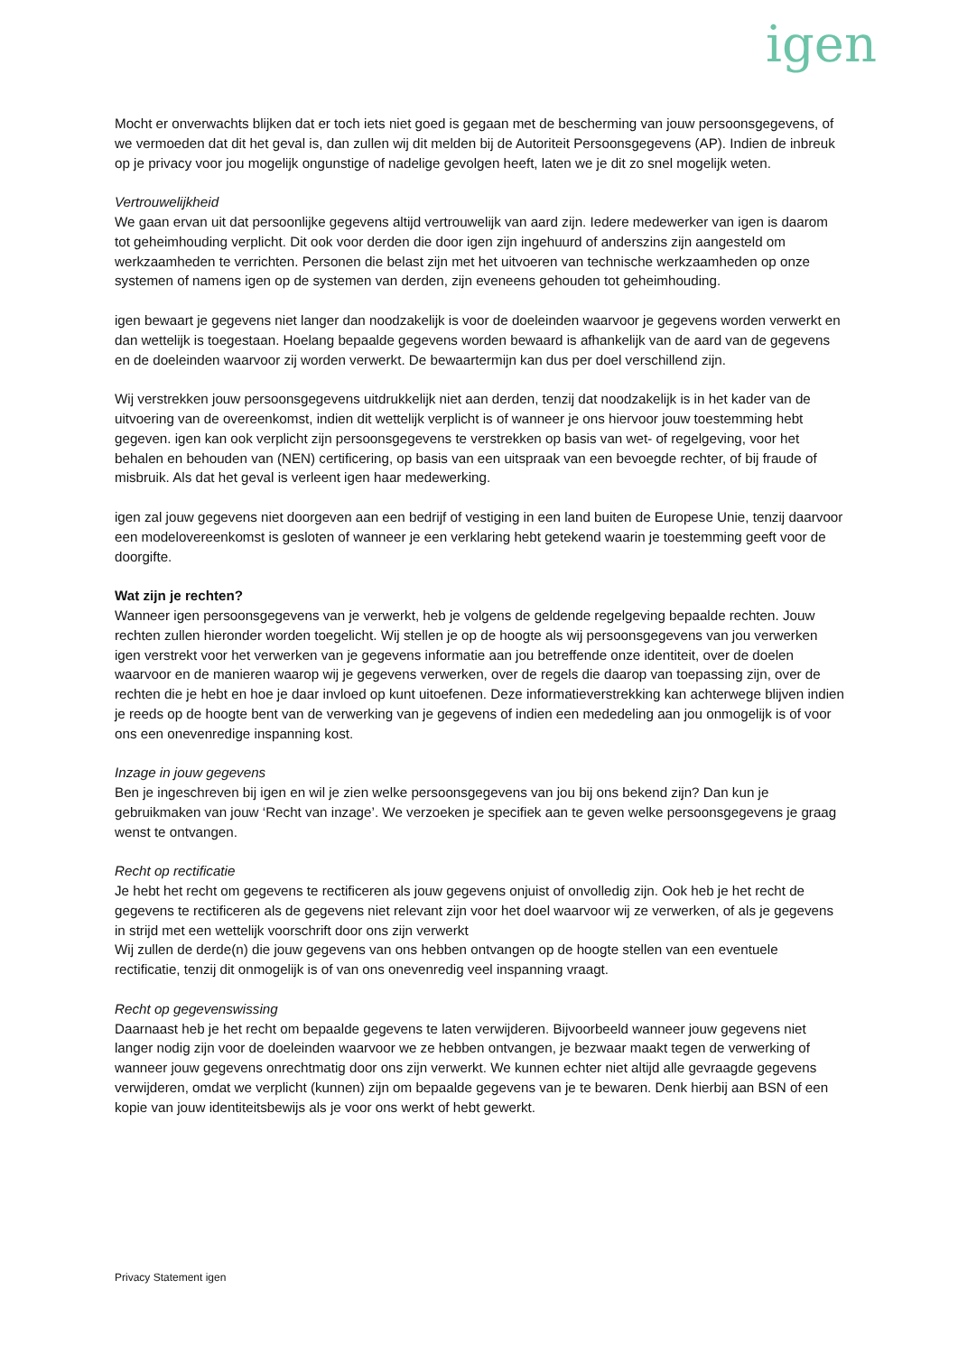igen
Mocht er onverwachts blijken dat er toch iets niet goed is gegaan met de bescherming van jouw persoonsgegevens, of we vermoeden dat dit het geval is, dan zullen wij dit melden bij de Autoriteit Persoonsgegevens (AP). Indien de inbreuk op je privacy voor jou mogelijk ongunstige of nadelige gevolgen heeft, laten we je dit zo snel mogelijk weten.
Vertrouwelijkheid
We gaan ervan uit dat persoonlijke gegevens altijd vertrouwelijk van aard zijn. Iedere medewerker van igen is daarom tot geheimhouding verplicht. Dit ook voor derden die door igen zijn ingehuurd of anderszins zijn aangesteld om werkzaamheden te verrichten. Personen die belast zijn met het uitvoeren van technische werkzaamheden op onze systemen of namens igen op de systemen van derden, zijn eveneens gehouden tot geheimhouding.
igen bewaart je gegevens niet langer dan noodzakelijk is voor de doeleinden waarvoor je gegevens worden verwerkt en dan wettelijk is toegestaan. Hoelang bepaalde gegevens worden bewaard is afhankelijk van de aard van de gegevens en de doeleinden waarvoor zij worden verwerkt. De bewaartermijn kan dus per doel verschillend zijn.
Wij verstrekken jouw persoonsgegevens uitdrukkelijk niet aan derden, tenzij dat noodzakelijk is in het kader van de uitvoering van de overeenkomst, indien dit wettelijk verplicht is of wanneer je ons hiervoor jouw toestemming hebt gegeven. igen kan ook verplicht zijn persoonsgegevens te verstrekken op basis van wet- of regelgeving, voor het behalen en behouden van (NEN) certificering, op basis van een uitspraak van een bevoegde rechter, of bij fraude of misbruik. Als dat het geval is verleent igen haar medewerking.
igen zal jouw gegevens niet doorgeven aan een bedrijf of vestiging in een land buiten de Europese Unie, tenzij daarvoor een modelovereenkomst is gesloten of wanneer je een verklaring hebt getekend waarin je toestemming geeft voor de doorgifte.
Wat zijn je rechten?
Wanneer igen persoonsgegevens van je verwerkt, heb je volgens de geldende regelgeving bepaalde rechten. Jouw rechten zullen hieronder worden toegelicht. Wij stellen je op de hoogte als wij persoonsgegevens van jou verwerken igen verstrekt voor het verwerken van je gegevens informatie aan jou betreffende onze identiteit, over de doelen waarvoor en de manieren waarop wij je gegevens verwerken, over de regels die daarop van toepassing zijn, over de rechten die je hebt en hoe je daar invloed op kunt uitoefenen. Deze informatieverstrekking kan achterwege blijven indien je reeds op de hoogte bent van de verwerking van je gegevens of indien een mededeling aan jou onmogelijk is of voor ons een onevenredige inspanning kost.
Inzage in jouw gegevens
Ben je ingeschreven bij igen en wil je zien welke persoonsgegevens van jou bij ons bekend zijn? Dan kun je gebruikmaken van jouw ‘Recht van inzage’. We verzoeken je specifiek aan te geven welke persoonsgegevens je graag wenst te ontvangen.
Recht op rectificatie
Je hebt het recht om gegevens te rectificeren als jouw gegevens onjuist of onvolledig zijn. Ook heb je het recht de gegevens te rectificeren als de gegevens niet relevant zijn voor het doel waarvoor wij ze verwerken, of als je gegevens in strijd met een wettelijk voorschrift door ons zijn verwerkt
Wij zullen de derde(n) die jouw gegevens van ons hebben ontvangen op de hoogte stellen van een eventuele rectificatie, tenzij dit onmogelijk is of van ons onevenredig veel inspanning vraagt.
Recht op gegevenswissing
Daarnaast heb je het recht om bepaalde gegevens te laten verwijderen. Bijvoorbeeld wanneer jouw gegevens niet langer nodig zijn voor de doeleinden waarvoor we ze hebben ontvangen, je bezwaar maakt tegen de verwerking of wanneer jouw gegevens onrechtmatig door ons zijn verwerkt. We kunnen echter niet altijd alle gevraagde gegevens verwijderen, omdat we verplicht (kunnen) zijn om bepaalde gegevens van je te bewaren. Denk hierbij aan BSN of een kopie van jouw identiteitsbewijs als je voor ons werkt of hebt gewerkt.
Privacy Statement igen